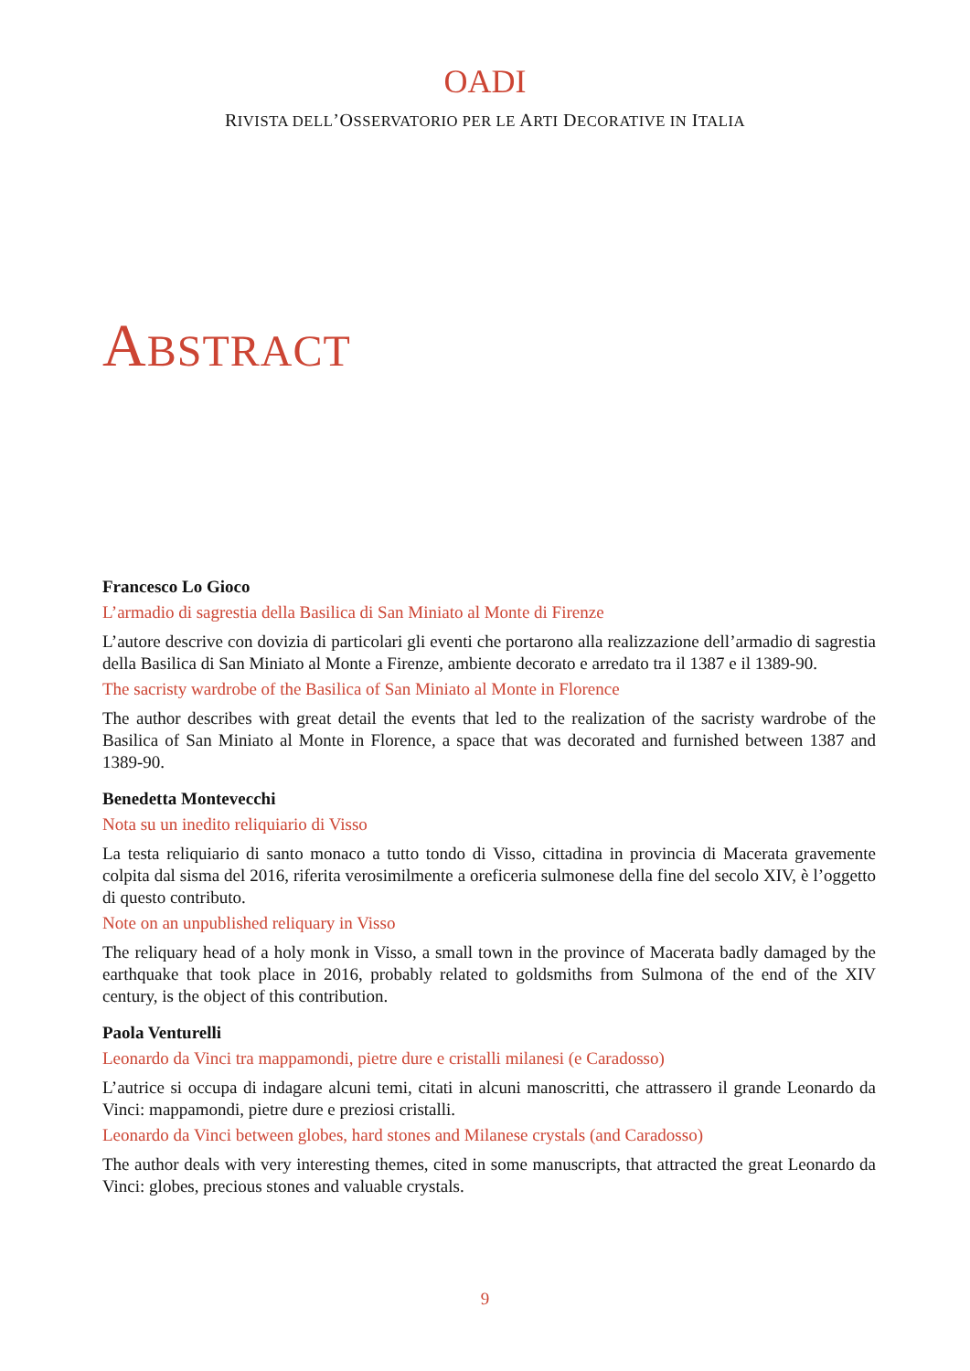OADI
RIVISTA DELL’OSSERVATORIO PER LE ARTI DECORATIVE IN ITALIA
ABSTRACT
Francesco Lo Gioco
L’armadio di sagrestia della Basilica di San Miniato al Monte di Firenze
L’autore descrive con dovizia di particolari gli eventi che portarono alla realizzazione dell’armadio di sagrestia della Basilica di San Miniato al Monte a Firenze, ambiente decorato e arredato tra il 1387 e il 1389-90.
The sacristy wardrobe of the Basilica of San Miniato al Monte in Florence
The author describes with great detail the events that led to the realization of the sacristy wardrobe of the Basilica of San Miniato al Monte in Florence, a space that was decorated and furnished between 1387 and 1389-90.
Benedetta Montevecchi
Nota su un inedito reliquiario di Visso
La testa reliquiario di santo monaco a tutto tondo di Visso, cittadina in provincia di Macerata gravemente colpita dal sisma del 2016, riferita verosimilmente a oreficeria sulmonese della fine del secolo XIV, è l’oggetto di questo contributo.
Note on an unpublished reliquary in Visso
The reliquary head of a holy monk in Visso, a small town in the province of Macerata badly damaged by the earthquake that took place in 2016, probably related to goldsmiths from Sulmona of the end of the XIV century, is the object of this contribution.
Paola Venturelli
Leonardo da Vinci tra mappamondi, pietre dure e cristalli milanesi (e Caradosso)
L’autrice si occupa di indagare alcuni temi, citati in alcuni manoscritti, che attrassero il grande Leonardo da Vinci: mappamondi, pietre dure e preziosi cristalli.
Leonardo da Vinci between globes, hard stones and Milanese crystals (and Caradosso)
The author deals with very interesting themes, cited in some manuscripts, that attracted the great Leonardo da Vinci: globes, precious stones and valuable crystals.
9